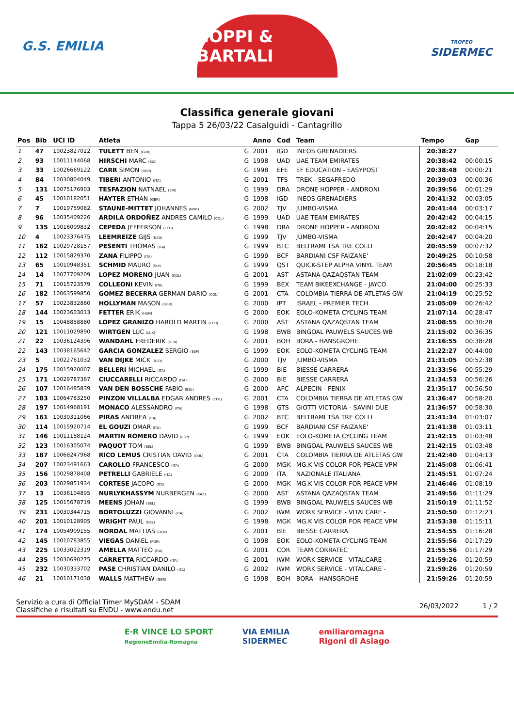G.S. EMILIA
COPPI & BARTALI
TROFEO
SIDERMEC
Classifica generale giovani
Tappa 5 26/03/22 Casalguidi - Cantagrillo
| Pos | Bib | UCI ID | Atleta | | Anno | Cod | Team | Tempo | Gap |
| --- | --- | --- | --- | --- | --- | --- | --- | --- | --- |
| 1 | 47 | 10023827022 | TULETT BEN (GBR) | G | 2001 | IGD | INEOS GRENADIERS | 20:38:27 | |
| 2 | 93 | 10011144068 | HIRSCHI MARC (SUI) | G | 1998 | UAD | UAE TEAM EMIRATES | 20:38:42 | 00:00:15 |
| 3 | 33 | 10026669122 | CARR SIMON (GBR) | G | 1998 | EFE | EF EDUCATION - EASYPOST | 20:38:48 | 00:00:21 |
| 4 | 84 | 10030804049 | TIBERI ANTONIO (ITA) | G | 2001 | TFS | TREK - SEGAFREDO | 20:39:03 | 00:00:36 |
| 5 | 131 | 10075176903 | TESFAZION NATNAEL (ERI) | G | 1999 | DRA | DRONE HOPPER - ANDRONI | 20:39:56 | 00:01:29 |
| 6 | 45 | 10010182051 | HAYTER ETHAN (GBR) | G | 1998 | IGD | INEOS GRENADIERS | 20:41:32 | 00:03:05 |
| 7 | 7 | 10019759082 | STAUNE-MITTET JOHANNES (NOR) | G | 2002 | TJV | JUMBO-VISMA | 20:41:44 | 00:03:17 |
| 8 | 96 | 10035409226 | ARDILA ORDOÑEZ ANDRES CAMILO (COL) | G | 1999 | UAD | UAE TEAM EMIRATES | 20:42:42 | 00:04:15 |
| 9 | 135 | 10016009832 | CEPEDA JEFFERSON (ECU) | G | 1998 | DRA | DRONE HOPPER - ANDRONI | 20:42:42 | 00:04:15 |
| 10 | 4 | 10023376475 | LEEMREIZE GIJS (NED) | G | 1999 | TJV | JUMBO-VISMA | 20:42:47 | 00:04:20 |
| 11 | 162 | 10029728157 | PESENTI THOMAS (ITA) | G | 1999 | BTC | BELTRAMI TSA TRE COLLI | 20:45:59 | 00:07:32 |
| 12 | 112 | 10015829370 | ZANA FILIPPO (ITA) | G | 1999 | BCF | BARDIANI CSF FAIZANE' | 20:49:25 | 00:10:58 |
| 13 | 65 | 10010948351 | SCHMID MAURO (SUI) | G | 1999 | QST | QUICK-STEP ALPHA VINYL TEAM | 20:56:45 | 00:18:18 |
| 14 | 14 | 10077709209 | LOPEZ MORENO JUAN (COL) | G | 2001 | AST | ASTANA QAZAQSTAN TEAM | 21:02:09 | 00:23:42 |
| 15 | 71 | 10015723579 | COLLEONI KEVIN (ITA) | G | 1999 | BEX | TEAM BIKEEXCHANGE - JAYCO | 21:04:00 | 00:25:33 |
| 16 | 182 | 10063599850 | GOMEZ BECERRA GERMAN DARIO (COL) | G | 2001 | CTA | COLOMBIA TIERRA DE ATLETAS GW | 21:04:19 | 00:25:52 |
| 17 | 57 | 10023832880 | HOLLYMAN MASON (GBR) | G | 2000 | IPT | ISRAEL - PREMIER TECH | 21:05:09 | 00:26:42 |
| 18 | 144 | 10023603013 | FETTER ERIK (HUN) | G | 2000 | EOK | EOLO-KOMETA CYCLING TEAM | 21:07:14 | 00:28:47 |
| 19 | 15 | 10048858880 | LOPEZ GRANIZO HAROLD MARTIN (ECU) | G | 2000 | AST | ASTANA QAZAQSTAN TEAM | 21:08:55 | 00:30:28 |
| 20 | 121 | 10011029890 | WIRTGEN LUC (LUX) | G | 1998 | BWB | BINGOAL PAUWELS SAUCES WB | 21:15:02 | 00:36:35 |
| 21 | 22 | 10036124396 | WANDAHL FREDERIK (DEN) | G | 2001 | BOH | BORA - HANSGROHE | 21:16:55 | 00:38:28 |
| 22 | 143 | 10038165642 | GARCIA GONZALEZ SERGIO (ESP) | G | 1999 | EOK | EOLO-KOMETA CYCLING TEAM | 21:22:27 | 00:44:00 |
| 23 | 5 | 10022761032 | VAN DIJKE MICK (NED) | G | 2000 | TJV | JUMBO-VISMA | 21:31:05 | 00:52:38 |
| 24 | 175 | 10015920007 | BELLERI MICHAEL (ITA) | G | 1999 | BIE | BIESSE CARRERA | 21:33:56 | 00:55:29 |
| 25 | 171 | 10029787367 | CIUCCARELLI RICCARDO (ITA) | G | 2000 | BIE | BIESSE CARRERA | 21:34:53 | 00:56:26 |
| 26 | 107 | 10016485839 | VAN DEN BOSSCHE FABIO (BEL) | G | 2000 | AFC | ALPECIN - FENIX | 21:35:17 | 00:56:50 |
| 27 | 183 | 10064783250 | PINZON VILLALBA EDGAR ANDRES (COL) | G | 2001 | CTA | COLOMBIA TIERRA DE ATLETAS GW | 21:36:47 | 00:58:20 |
| 28 | 197 | 10014968191 | MONACO ALESSANDRO (ITA) | G | 1998 | GTS | GIOTTI VICTORIA - SAVINI DUE | 21:36:57 | 00:58:30 |
| 29 | 161 | 10030311066 | PIRAS ANDREA (ITA) | G | 2002 | BTC | BELTRAMI TSA TRE COLLI | 21:41:34 | 01:03:07 |
| 30 | 114 | 10015920714 | EL GOUZI OMAR (ITA) | G | 1999 | BCF | BARDIANI CSF FAIZANE' | 21:41:38 | 01:03:11 |
| 31 | 146 | 10011188124 | MARTIN ROMERO DAVID (ESP) | G | 1999 | EOK | EOLO-KOMETA CYCLING TEAM | 21:42:15 | 01:03:48 |
| 32 | 123 | 10016305074 | PAQUOT TOM (BEL) | G | 1999 | BWB | BINGOAL PAUWELS SAUCES WB | 21:42:15 | 01:03:48 |
| 33 | 187 | 10068247968 | RICO LEMUS CRISTIAN DAVID (COL) | G | 2001 | CTA | COLOMBIA TIERRA DE ATLETAS GW | 21:42:40 | 01:04:13 |
| 34 | 207 | 10023491663 | CAROLLO FRANCESCO (ITA) | G | 2000 | MGK | MG.K VIS COLOR FOR PEACE VPM | 21:45:08 | 01:06:41 |
| 35 | 156 | 10029878408 | PETRELLI GABRIELE (ITA) | G | 2000 | ITA | NAZIONALE ITALIANA | 21:45:51 | 01:07:24 |
| 36 | 203 | 10029851934 | CORTESE JACOPO (ITA) | G | 2000 | MGK | MG.K VIS COLOR FOR PEACE VPM | 21:46:46 | 01:08:19 |
| 37 | 13 | 10036104895 | NURLYKHASSYM NURBERGEN (KAZ) | G | 2000 | AST | ASTANA QAZAQSTAN TEAM | 21:49:56 | 01:11:29 |
| 38 | 125 | 10015678719 | MEENS JOHAN (BEL) | G | 1999 | BWB | BINGOAL PAUWELS SAUCES WB | 21:50:19 | 01:11:52 |
| 39 | 231 | 10030344715 | BORTOLUZZI GIOVANNI (ITA) | G | 2002 | IWM | WORK SERVICE - VITALCARE - | 21:50:50 | 01:12:23 |
| 40 | 201 | 10010128905 | WRIGHT PAUL (NZL) | G | 1998 | MGK | MG.K VIS COLOR FOR PEACE VPM | 21:53:38 | 01:15:11 |
| 41 | 174 | 10054909155 | NORDAL MATTIAS (DEN) | G | 2001 | BIE | BIESSE CARRERA | 21:54:55 | 01:16:28 |
| 42 | 145 | 10010783855 | VIEGAS DANIEL (POR) | G | 1998 | EOK | EOLO-KOMETA CYCLING TEAM | 21:55:56 | 01:17:29 |
| 43 | 225 | 10033022319 | AMELLA MATTEO (ITA) | G | 2001 | COR | TEAM CORRATEC | 21:55:56 | 01:17:29 |
| 44 | 235 | 10030690275 | CARRETTA RICCARDO (ITA) | G | 2001 | IWM | WORK SERVICE - VITALCARE - | 21:59:26 | 01:20:59 |
| 45 | 232 | 10030333702 | PASE CHRISTIAN DANILO (ITA) | G | 2002 | IWM | WORK SERVICE - VITALCARE - | 21:59:26 | 01:20:59 |
| 46 | 21 | 10010171038 | WALLS MATTHEW (GBR) | G | 1998 | BOH | BORA - HANSGROHE | 21:59:26 | 01:20:59 |
Servizio a cura di Official Timer MySDAM - SDAM
Classifiche e risultati su ENDU - www.endu.net
26/03/2022 1 / 2
E·R VINCE LO SPORT
RegioneEmilia-Romagna
VIA EMILIA
SIDERMEC
emiliaromagna
Rigoni di Asiago